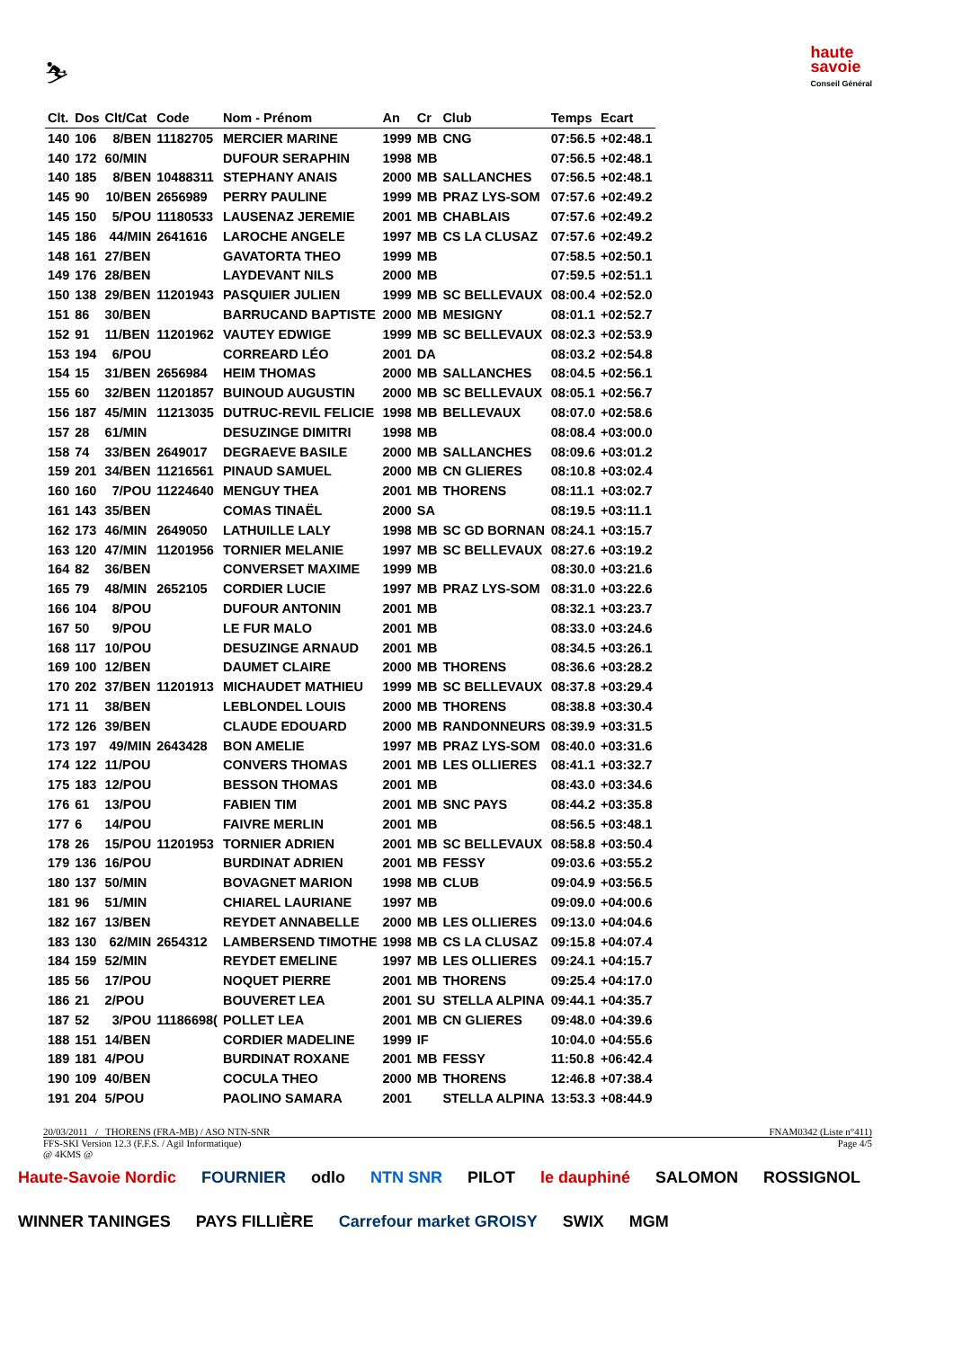⛷
haute
savoie
Conseil Général
| Clt. | Dos | Clt/Cat | Code | Nom - Prénom | An | Cr | Club | Temps | Ecart |
| --- | --- | --- | --- | --- | --- | --- | --- | --- | --- |
| 140 | 106 | 8/BEN | 11182705 | MERCIER MARINE | 1999 | MB | CNG | 07:56.5 | +02:48.1 |
| 140 | 172 | 60/MIN | | DUFOUR SERAPHIN | 1998 | MB | | 07:56.5 | +02:48.1 |
| 140 | 185 | 8/BEN | 10488311 | STEPHANY ANAIS | 2000 | MB | SALLANCHES | 07:56.5 | +02:48.1 |
| 145 | 90 | 10/BEN | 2656989 | PERRY PAULINE | 1999 | MB | PRAZ LYS-SOM | 07:57.6 | +02:49.2 |
| 145 | 150 | 5/POU | 11180533 | LAUSENAZ JEREMIE | 2001 | MB | CHABLAIS | 07:57.6 | +02:49.2 |
| 145 | 186 | 44/MIN | 2641616 | LAROCHE ANGELE | 1997 | MB | CS LA CLUSAZ | 07:57.6 | +02:49.2 |
| 148 | 161 | 27/BEN | | GAVATORTA THEO | 1999 | MB | | 07:58.5 | +02:50.1 |
| 149 | 176 | 28/BEN | | LAYDEVANT NILS | 2000 | MB | | 07:59.5 | +02:51.1 |
| 150 | 138 | 29/BEN | 11201943 | PASQUIER JULIEN | 1999 | MB | SC BELLEVAUX | 08:00.4 | +02:52.0 |
| 151 | 86 | 30/BEN | | BARRUCAND BAPTISTE | 2000 | MB | MESIGNY | 08:01.1 | +02:52.7 |
| 152 | 91 | 11/BEN | 11201962 | VAUTEY EDWIGE | 1999 | MB | SC BELLEVAUX | 08:02.3 | +02:53.9 |
| 153 | 194 | 6/POU | | CORREARD LÉO | 2001 | DA | | 08:03.2 | +02:54.8 |
| 154 | 15 | 31/BEN | 2656984 | HEIM THOMAS | 2000 | MB | SALLANCHES | 08:04.5 | +02:56.1 |
| 155 | 60 | 32/BEN | 11201857 | BUINOUD AUGUSTIN | 2000 | MB | SC BELLEVAUX | 08:05.1 | +02:56.7 |
| 156 | 187 | 45/MIN | 11213035 | DUTRUC-REVIL FELICIE | 1998 | MB | BELLEVAUX | 08:07.0 | +02:58.6 |
| 157 | 28 | 61/MIN | | DESUZINGE DIMITRI | 1998 | MB | | 08:08.4 | +03:00.0 |
| 158 | 74 | 33/BEN | 2649017 | DEGRAEVE BASILE | 2000 | MB | SALLANCHES | 08:09.6 | +03:01.2 |
| 159 | 201 | 34/BEN | 11216561 | PINAUD SAMUEL | 2000 | MB | CN GLIERES | 08:10.8 | +03:02.4 |
| 160 | 160 | 7/POU | 11224640 | MENGUY THEA | 2001 | MB | THORENS | 08:11.1 | +03:02.7 |
| 161 | 143 | 35/BEN | | COMAS TINAËL | 2000 | SA | | 08:19.5 | +03:11.1 |
| 162 | 173 | 46/MIN | 2649050 | LATHUILLE LALY | 1998 | MB | SC GD BORNAN | 08:24.1 | +03:15.7 |
| 163 | 120 | 47/MIN | 11201956 | TORNIER MELANIE | 1997 | MB | SC BELLEVAUX | 08:27.6 | +03:19.2 |
| 164 | 82 | 36/BEN | | CONVERSET MAXIME | 1999 | MB | | 08:30.0 | +03:21.6 |
| 165 | 79 | 48/MIN | 2652105 | CORDIER LUCIE | 1997 | MB | PRAZ LYS-SOM | 08:31.0 | +03:22.6 |
| 166 | 104 | 8/POU | | DUFOUR ANTONIN | 2001 | MB | | 08:32.1 | +03:23.7 |
| 167 | 50 | 9/POU | | LE FUR MALO | 2001 | MB | | 08:33.0 | +03:24.6 |
| 168 | 117 | 10/POU | | DESUZINGE ARNAUD | 2001 | MB | | 08:34.5 | +03:26.1 |
| 169 | 100 | 12/BEN | | DAUMET CLAIRE | 2000 | MB | THORENS | 08:36.6 | +03:28.2 |
| 170 | 202 | 37/BEN | 11201913 | MICHAUDET MATHIEU | 1999 | MB | SC BELLEVAUX | 08:37.8 | +03:29.4 |
| 171 | 11 | 38/BEN | | LEBLONDEL LOUIS | 2000 | MB | THORENS | 08:38.8 | +03:30.4 |
| 172 | 126 | 39/BEN | | CLAUDE EDOUARD | 2000 | MB | RANDONNEURS | 08:39.9 | +03:31.5 |
| 173 | 197 | 49/MIN | 2643428 | BON AMELIE | 1997 | MB | PRAZ LYS-SOM | 08:40.0 | +03:31.6 |
| 174 | 122 | 11/POU | | CONVERS THOMAS | 2001 | MB | LES OLLIERES | 08:41.1 | +03:32.7 |
| 175 | 183 | 12/POU | | BESSON THOMAS | 2001 | MB | | 08:43.0 | +03:34.6 |
| 176 | 61 | 13/POU | | FABIEN TIM | 2001 | MB | SNC PAYS | 08:44.2 | +03:35.8 |
| 177 | 6 | 14/POU | | FAIVRE MERLIN | 2001 | MB | | 08:56.5 | +03:48.1 |
| 178 | 26 | 15/POU | 11201953 | TORNIER ADRIEN | 2001 | MB | SC BELLEVAUX | 08:58.8 | +03:50.4 |
| 179 | 136 | 16/POU | | BURDINAT ADRIEN | 2001 | MB | FESSY | 09:03.6 | +03:55.2 |
| 180 | 137 | 50/MIN | | BOVAGNET MARION | 1998 | MB | CLUB | 09:04.9 | +03:56.5 |
| 181 | 96 | 51/MIN | | CHIAREL LAURIANE | 1997 | MB | | 09:09.0 | +04:00.6 |
| 182 | 167 | 13/BEN | | REYDET ANNABELLE | 2000 | MB | LES OLLIERES | 09:13.0 | +04:04.6 |
| 183 | 130 | 62/MIN | 2654312 | LAMBERSEND TIMOTHE | 1998 | MB | CS LA CLUSAZ | 09:15.8 | +04:07.4 |
| 184 | 159 | 52/MIN | | REYDET EMELINE | 1997 | MB | LES OLLIERES | 09:24.1 | +04:15.7 |
| 185 | 56 | 17/POU | | NOQUET PIERRE | 2001 | MB | THORENS | 09:25.4 | +04:17.0 |
| 186 | 21 | 2/POU | | BOUVERET LEA | 2001 | SU | STELLA ALPINA | 09:44.1 | +04:35.7 |
| 187 | 52 | 3/POU | 11186698( | POLLET LEA | 2001 | MB | CN GLIERES | 09:48.0 | +04:39.6 |
| 188 | 151 | 14/BEN | | CORDIER MADELINE | 1999 | IF | | 10:04.0 | +04:55.6 |
| 189 | 181 | 4/POU | | BURDINAT ROXANE | 2001 | MB | FESSY | 11:50.8 | +06:42.4 |
| 190 | 109 | 40/BEN | | COCULA THEO | 2000 | MB | THORENS | 12:46.8 | +07:38.4 |
| 191 | 204 | 5/POU | | PAOLINO SAMARA | 2001 | | STELLA ALPINA | 13:53.3 | +08:44.9 |
20/03/2011 / THORENS (FRA-MB) / ASO NTN-SNR FNAM0342 (Liste n°411)
FFS-SKI Version 12.3 (F.F.S. / Agil Informatique) Page 4/5
@ 4KMS @
Haute-Savoie Nordic FOURNIER odlo NTN SNR PILOT le dauphiné SALOMON ROSSIGNOL WINNER TANINGES PAYS FILLIÈRE Carrefour market GROISY SWIX MGM